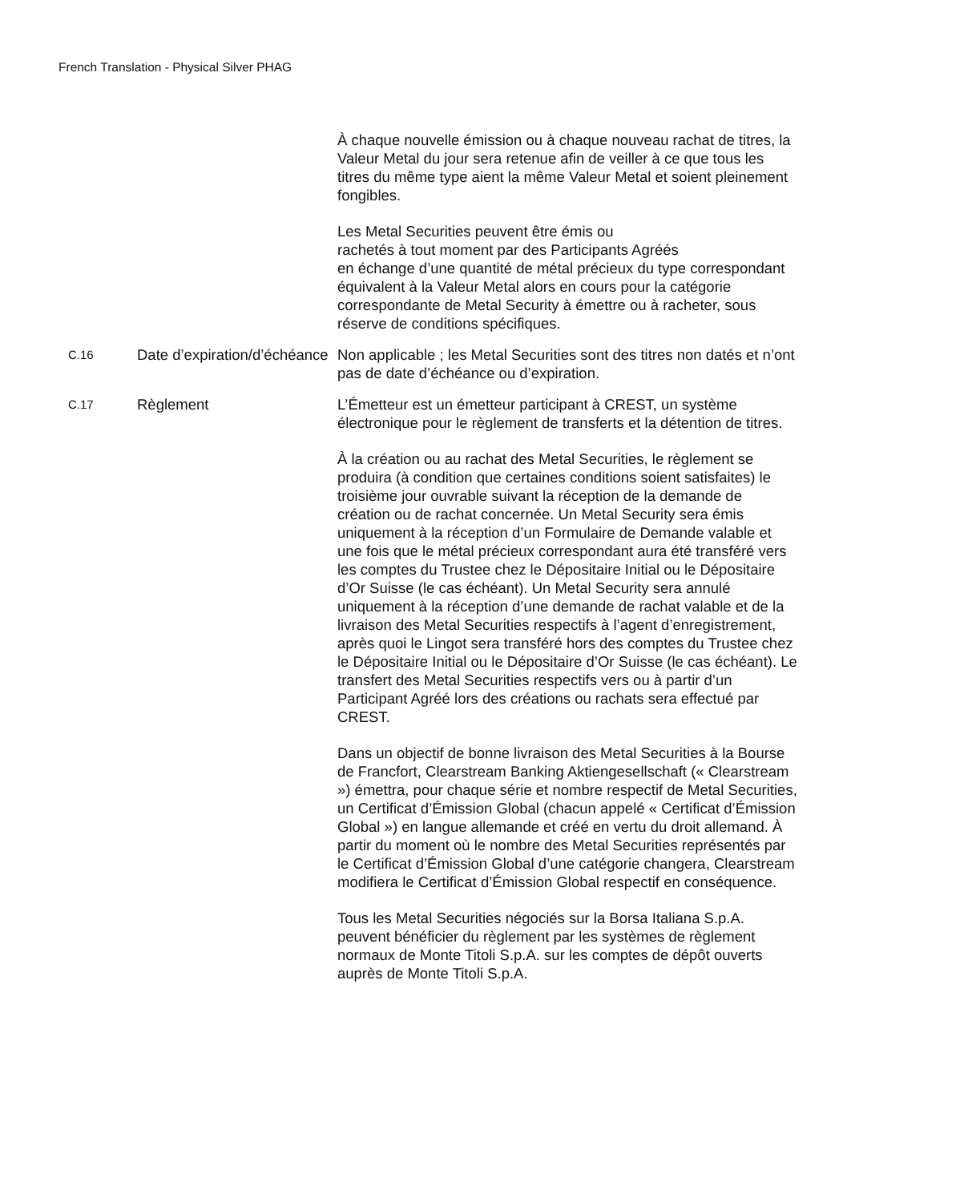French Translation - Physical Silver PHAG
| | | À chaque nouvelle émission ou à chaque nouveau rachat de titres, la Valeur Metal du jour sera retenue afin de veiller à ce que tous les titres du même type aient la même Valeur Metal et soient pleinement fongibles. Les Metal Securities peuvent être émis ou rachetés à tout moment par des Participants Agréés en échange d’une quantité de métal précieux du type correspondant équivalent à la Valeur Metal alors en cours pour la catégorie correspondante de Metal Security à émettre ou à racheter, sous réserve de conditions spécifiques. |
| C.16 | Date d’expiration/d’échéance | Non applicable ; les Metal Securities sont des titres non datés et n’ont pas de date d’échéance ou d’expiration. |
| C.17 | Règlement | L’Émetteur est un émetteur participant à CREST, un système électronique pour le règlement de transferts et la détention de titres. À la création ou au rachat des Metal Securities, le règlement se produira (à condition que certaines conditions soient satisfaites) le troisième jour ouvrable suivant la réception de la demande de création ou de rachat concernée. Un Metal Security sera émis uniquement à la réception d’un Formulaire de Demande valable et une fois que le métal précieux correspondant aura été transféré vers les comptes du Trustee chez le Dépositaire Initial ou le Dépositaire d’Or Suisse (le cas échéant). Un Metal Security sera annulé uniquement à la réception d’une demande de rachat valable et de la livraison des Metal Securities respectifs à l’agent d’enregistrement, après quoi le Lingot sera transféré hors des comptes du Trustee chez le Dépositaire Initial ou le Dépositaire d’Or Suisse (le cas échéant). Le transfert des Metal Securities respectifs vers ou à partir d’un Participant Agréé lors des créations ou rachats sera effectué par CREST. Dans un objectif de bonne livraison des Metal Securities à la Bourse de Francfort, Clearstream Banking Aktiengesellschaft (« Clearstream ») émettra, pour chaque série et nombre respectif de Metal Securities, un Certificat d’Émission Global (chacun appelé « Certificat d’Émission Global ») en langue allemande et créé en vertu du droit allemand. À partir du moment où le nombre des Metal Securities représentés par le Certificat d’Émission Global d’une catégorie changera, Clearstream modifiera le Certificat d’Émission Global respectif en conséquence. Tous les Metal Securities négociés sur la Borsa Italiana S.p.A. peuvent bénéficier du règlement par les systèmes de règlement normaux de Monte Titoli S.p.A. sur les comptes de dépôt ouverts auprès de Monte Titoli S.p.A. |